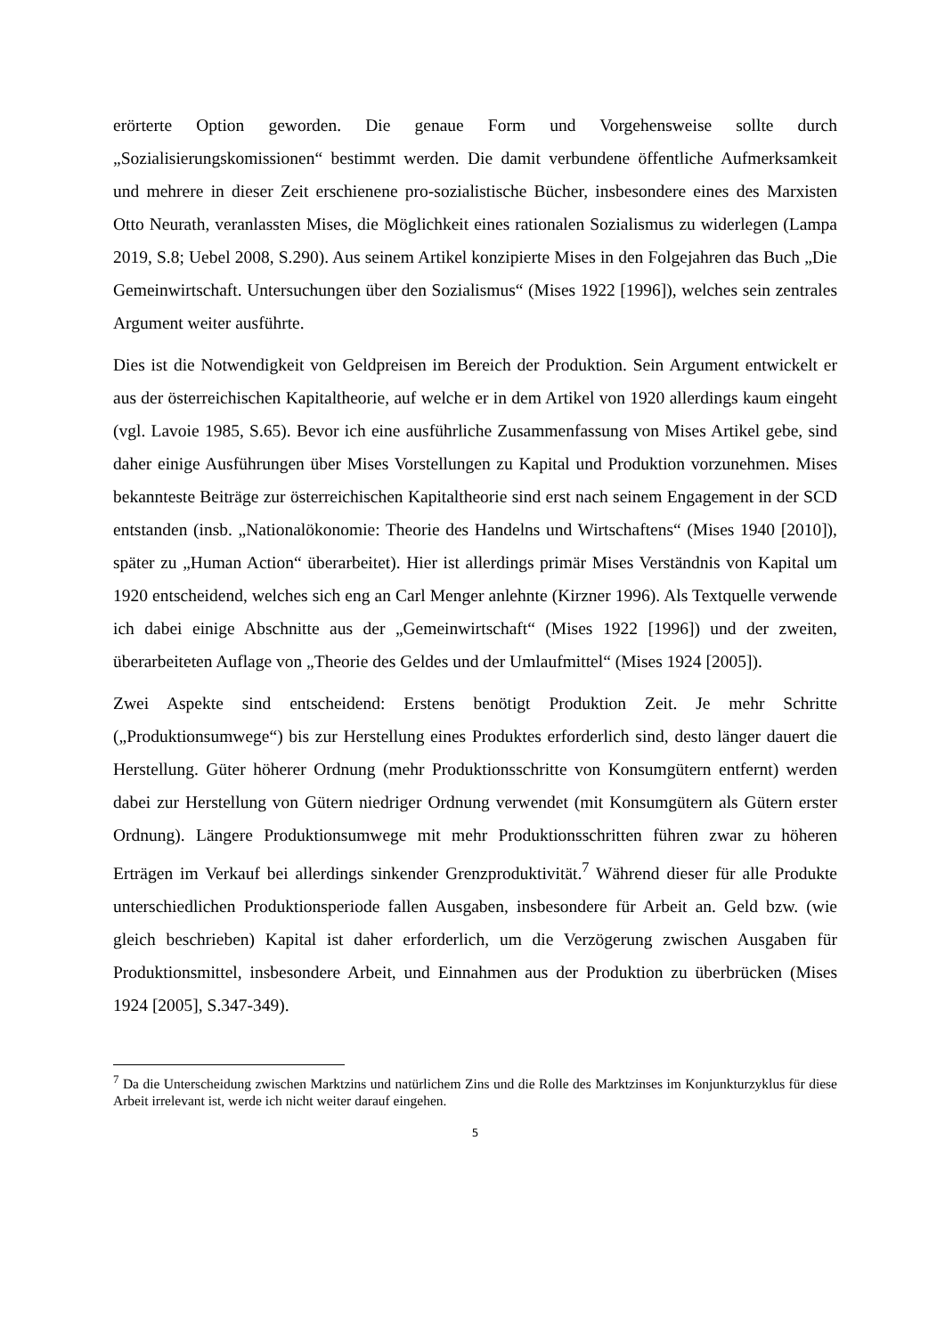erörterte Option geworden. Die genaue Form und Vorgehensweise sollte durch „Sozialisierungskomissionen“ bestimmt werden. Die damit verbundene öffentliche Aufmerksamkeit und mehrere in dieser Zeit erschienene pro-sozialistische Bücher, insbesondere eines des Marxisten Otto Neurath, veranlassten Mises, die Möglichkeit eines rationalen Sozialismus zu widerlegen (Lampa 2019, S.8; Uebel 2008, S.290). Aus seinem Artikel konzipierte Mises in den Folgejahren das Buch „Die Gemeinwirtschaft. Untersuchungen über den Sozialismus“ (Mises 1922 [1996]), welches sein zentrales Argument weiter ausführte.
Dies ist die Notwendigkeit von Geldpreisen im Bereich der Produktion. Sein Argument entwickelt er aus der österreichischen Kapitaltheorie, auf welche er in dem Artikel von 1920 allerdings kaum eingeht (vgl. Lavoie 1985, S.65). Bevor ich eine ausführliche Zusammenfassung von Mises Artikel gebe, sind daher einige Ausführungen über Mises Vorstellungen zu Kapital und Produktion vorzunehmen. Mises bekannteste Beiträge zur österreichischen Kapitaltheorie sind erst nach seinem Engagement in der SCD entstanden (insb. „Nationalökonomie: Theorie des Handelns und Wirtschaftens“ (Mises 1940 [2010]), später zu „Human Action“ überarbeitet). Hier ist allerdings primär Mises Verständnis von Kapital um 1920 entscheidend, welches sich eng an Carl Menger anlehnte (Kirzner 1996). Als Textquelle verwende ich dabei einige Abschnitte aus der „Gemeinwirtschaft“ (Mises 1922 [1996]) und der zweiten, überarbeiteten Auflage von „Theorie des Geldes und der Umlaufmittel“ (Mises 1924 [2005]).
Zwei Aspekte sind entscheidend: Erstens benötigt Produktion Zeit. Je mehr Schritte („Produktionsumwege“) bis zur Herstellung eines Produktes erforderlich sind, desto länger dauert die Herstellung. Güter höherer Ordnung (mehr Produktionsschritte von Konsumgütern entfernt) werden dabei zur Herstellung von Gütern niedriger Ordnung verwendet (mit Konsumgütern als Gütern erster Ordnung). Längere Produktionsumwege mit mehr Produktionsschritten führen zwar zu höheren Erträgen im Verkauf bei allerdings sinkender Grenzproduktivität.<sup>7</sup> Während dieser für alle Produkte unterschiedlichen Produktionsperiode fallen Ausgaben, insbesondere für Arbeit an. Geld bzw. (wie gleich beschrieben) Kapital ist daher erforderlich, um die Verzögerung zwischen Ausgaben für Produktionsmittel, insbesondere Arbeit, und Einnahmen aus der Produktion zu überbrücken (Mises 1924 [2005], S.347-349).
<sup>7</sup> Da die Unterscheidung zwischen Marktzins und natürlichem Zins und die Rolle des Marktzinses im Konjunkturzyklus für diese Arbeit irrelevant ist, werde ich nicht weiter darauf eingehen.
5